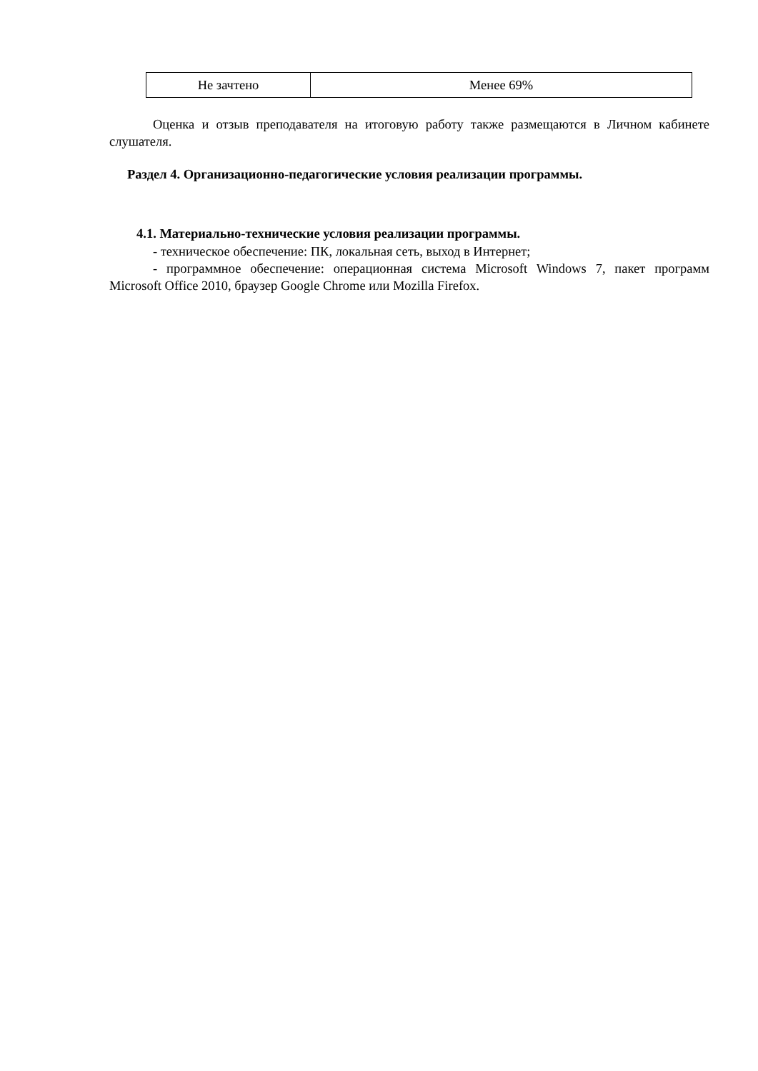| Не зачтено | Менее 69% |
Оценка и отзыв преподавателя на итоговую работу также размещаются в Личном кабинете слушателя.
Раздел 4. Организационно-педагогические условия реализации программы.
4.1. Материально-технические условия реализации программы.
- техническое обеспечение: ПК, локальная сеть, выход в Интернет;
- программное обеспечение: операционная система Microsoft Windows 7, пакет программ Microsoft Office 2010, браузер Google Chrome или Mozilla Firefox.